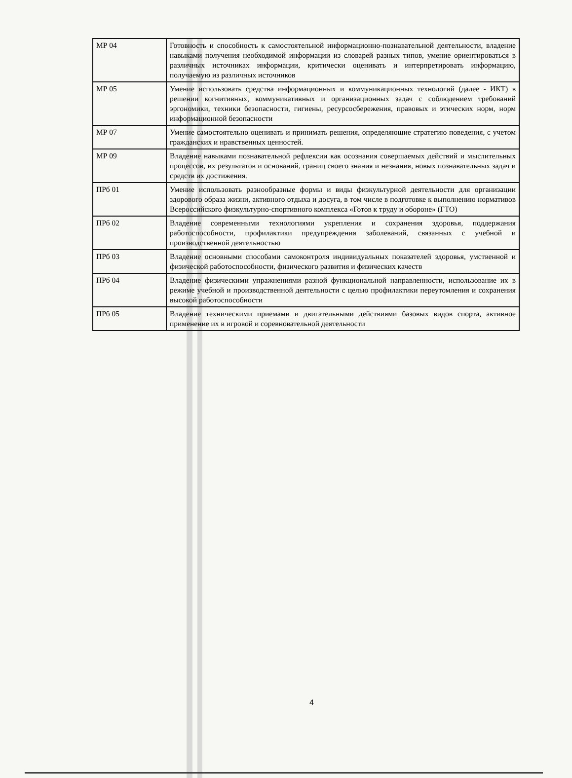| МР 04 | Готовность и способность к самостоятельной информационно-познавательной деятельности, владение навыками получения необходимой информации из словарей разных типов, умение ориентироваться в различных источниках информации, критически оценивать и интерпретировать информацию, получаемую из различных источников |
| МР 05 | Умение использовать средства информационных и коммуникационных технологий (далее - ИКТ) в решении когнитивных, коммуникативных и организационных задач с соблюдением требований эргономики, техники безопасности, гигиены, ресурсосбережения, правовых и этических норм, норм информационной безопасности |
| МР 07 | Умение самостоятельно оценивать и принимать решения, определяющие стратегию поведения, с учетом гражданских и нравственных ценностей. |
| МР 09 | Владение навыками познавательной рефлексии как осознания совершаемых действий и мыслительных процессов, их результатов и оснований, границ своего знания и незнания, новых познавательных задач и средств их достижения. |
| ПРб 01 | Умение использовать разнообразные формы и виды физкультурной деятельности для организации здорового образа жизни, активного отдыха и досуга, в том числе в подготовке к выполнению нормативов Всероссийского физкультурно-спортивного комплекса «Готов к труду и обороне» (ГТО) |
| ПРб 02 | Владение современными технологиями укрепления и сохранения здоровья, поддержания работоспособности, профилактики предупреждения заболеваний, связанных с учебной и производственной деятельностью |
| ПРб 03 | Владение основными способами самоконтроля индивидуальных показателей здоровья, умственной и физической работоспособности, физического развития и физических качеств |
| ПРб 04 | Владение физическими упражнениями разной функциональной направленности, использование их в режиме учебной и производственной деятельности с целью профилактики переутомления и сохранения высокой работоспособности |
| ПРб 05 | Владение техническими приемами и двигательными действиями базовых видов спорта, активное применение их в игровой и соревновательной деятельности |
4